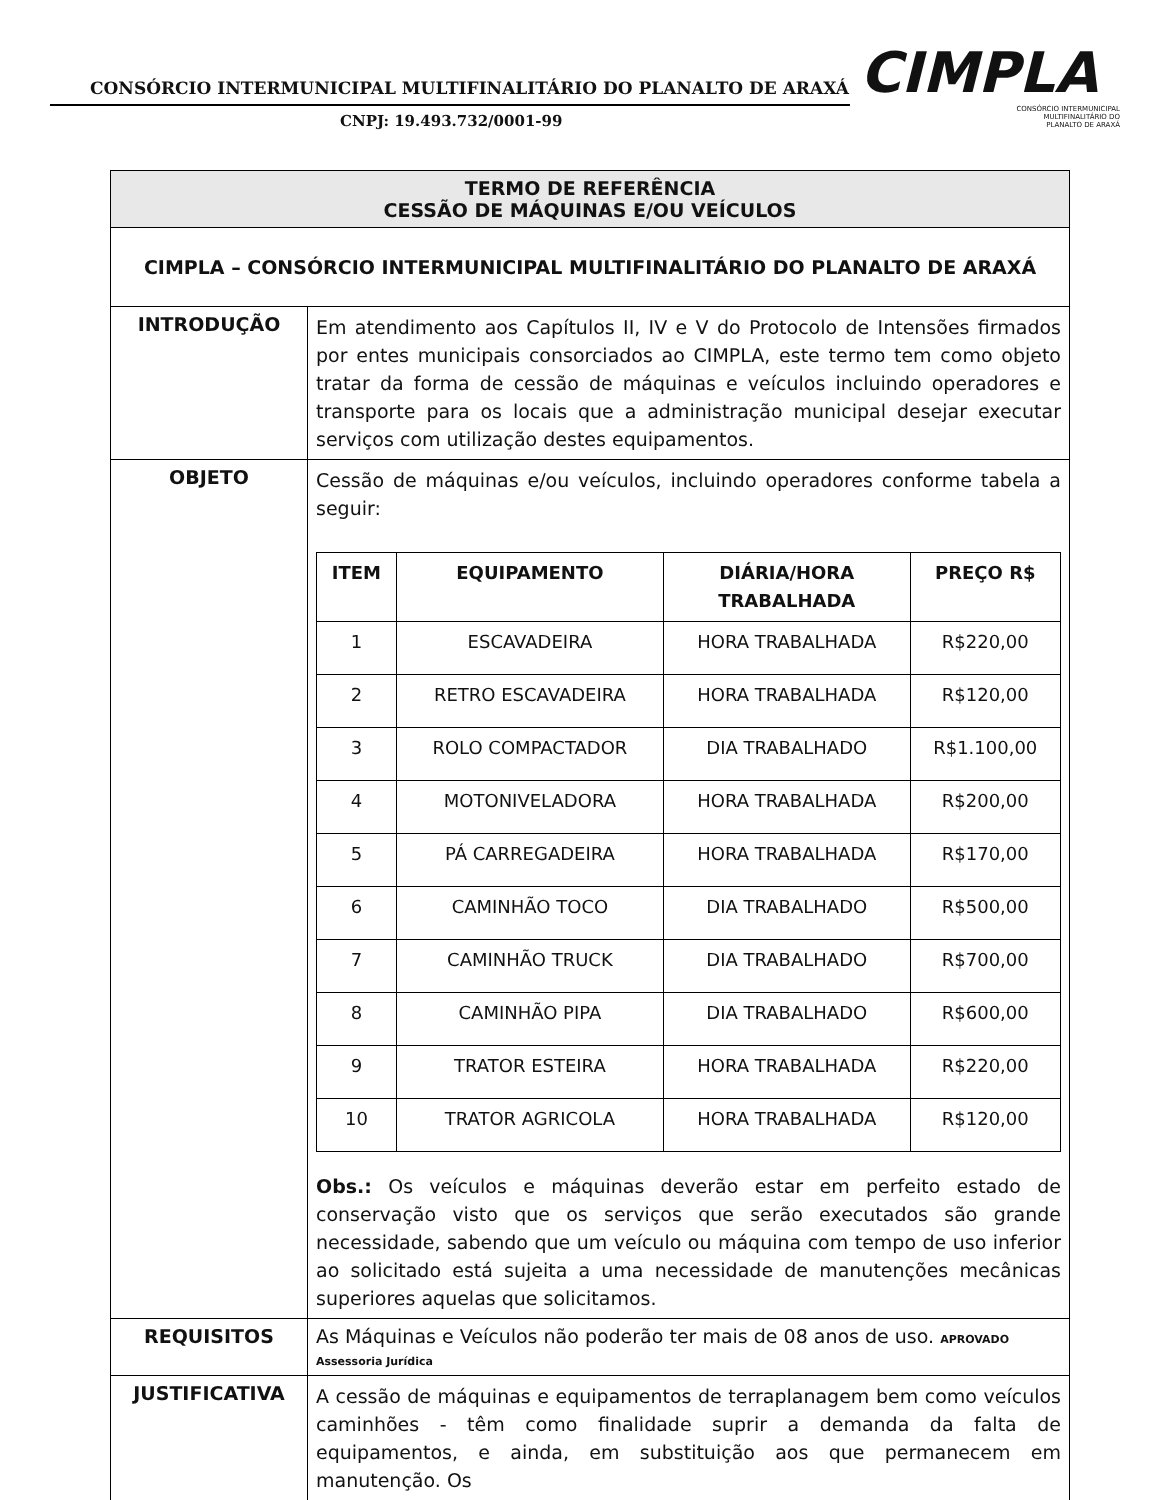CONSÓRCIO INTERMUNICIPAL MULTIFINALITÁRIO DO PLANALTO DE ARAXÁ
CNPJ: 19.493.732/0001-99
CIMPLA
CONSÓRCIO INTERMUNICIPAL
MULTIFINALITÁRIO DO
PLANALTO DE ARAXÁ
| TERMO DE REFERÊNCIA CESSÃO DE MÁQUINAS E/OU VEÍCULOS | |
| CIMPLA – CONSÓRCIO INTERMUNICIPAL MULTIFINALITÁRIO DO PLANALTO DE ARAXÁ | |
| INTRODUÇÃO | Em atendimento aos Capítulos II, IV e V do Protocolo de Intensões firmados por entes municipais consorciados ao CIMPLA, este termo tem como objeto tratar da forma de cessão de máquinas e veículos incluindo operadores e transporte para os locais que a administração municipal desejar executar serviços com utilização destes equipamentos. |
| OBJETO | Cessão de máquinas e/ou veículos, incluindo operadores conforme tabela a seguir: / ITEM / EQUIPAMENTO / DIÁRIA/HORA TRABALHADA / PREÇO R$ / / --- / --- / --- / --- / / 1 / ESCAVADEIRA / HORA TRABALHADA / R$220,00 / / 2 / RETRO ESCAVADEIRA / HORA TRABALHADA / R$120,00 / / 3 / ROLO COMPACTADOR / DIA TRABALHADO / R$1.100,00 / / 4 / MOTONIVELADORA / HORA TRABALHADA / R$200,00 / / 5 / PÁ CARREGADEIRA / HORA TRABALHADA / R$170,00 / / 6 / CAMINHÃO TOCO / DIA TRABALHADO / R$500,00 / / 7 / CAMINHÃO TRUCK / DIA TRABALHADO / R$700,00 / / 8 / CAMINHÃO PIPA / DIA TRABALHADO / R$600,00 / / 9 / TRATOR ESTEIRA / HORA TRABALHADA / R$220,00 / / 10 / TRATOR AGRICOLA / HORA TRABALHADA / R$120,00 / Obs.: Os veículos e máquinas deverão estar em perfeito estado de conservação visto que os serviços que serão executados são grande necessidade, sabendo que um veículo ou máquina com tempo de uso inferior ao solicitado está sujeita a uma necessidade de manutenções mecânicas superiores aquelas que solicitamos. |
| REQUISITOS | As Máquinas e Veículos não poderão ter mais de 08 anos de uso. APROVADO Assessoria Jurídica |
| JUSTIFICATIVA | A cessão de máquinas e equipamentos de terraplanagem bem como veículos caminhões - têm como finalidade suprir a demanda da falta de equipamentos, e ainda, em substituição aos que permanecem em manutenção. Os |